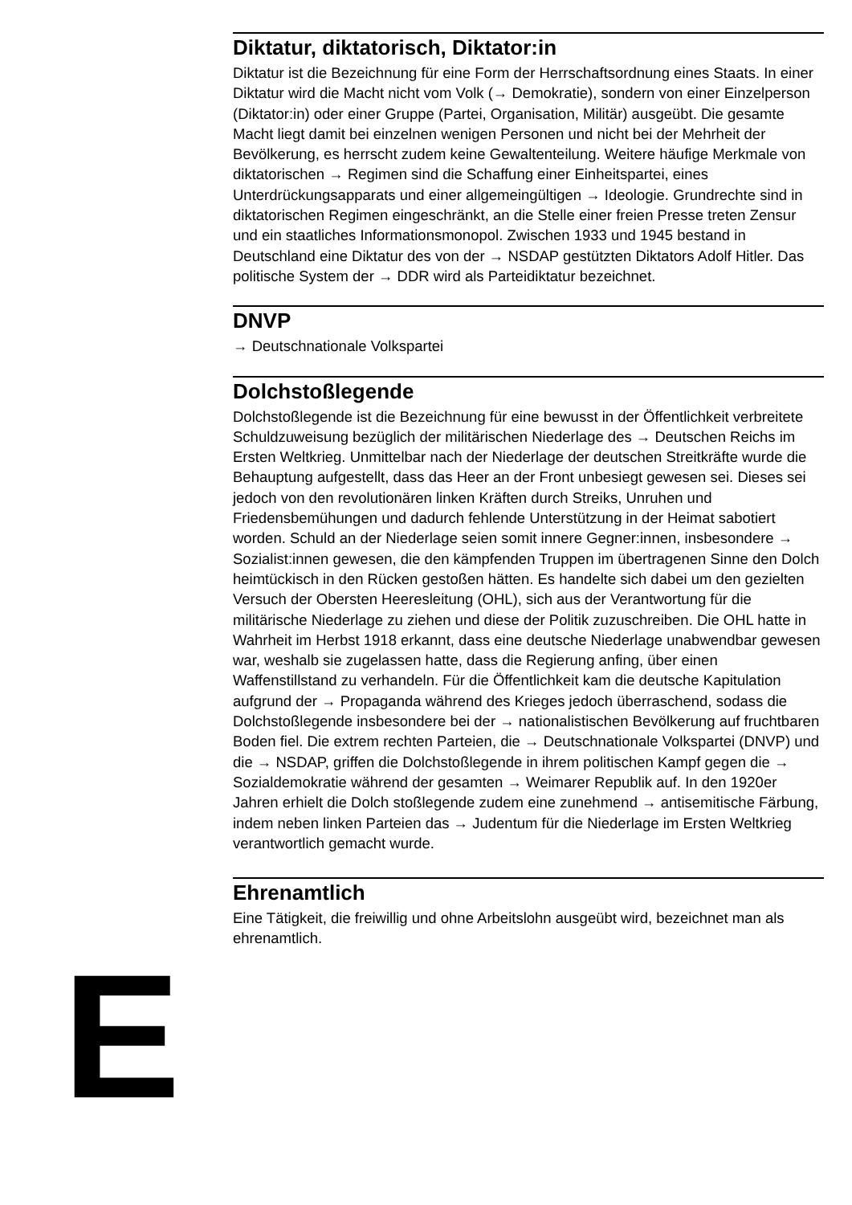E
Diktatur, diktatorisch, Diktator:in
Diktatur ist die Bezeichnung für eine Form der Herrschaftsordnung eines Staats. In einer Diktatur wird die Macht nicht vom Volk (→ Demokratie), sondern von einer Einzelperson (Diktator:in) oder einer Gruppe (Partei, Organisation, Militär) ausgeübt. Die gesamte Macht liegt damit bei einzelnen wenigen Personen und nicht bei der Mehrheit der Bevölkerung, es herrscht zudem keine Gewaltenteilung. Weitere häufige Merkmale von diktatorischen → Regimen sind die Schaffung einer Einheitspartei, eines Unterdrückungsapparats und einer allgemeingültigen → Ideologie. Grundrechte sind in diktatorischen Regimen eingeschränkt, an die Stelle einer freien Presse treten Zensur und ein staatliches Informationsmonopol. Zwischen 1933 und 1945 bestand in Deutschland eine Diktatur des von der → NSDAP gestützten Diktators Adolf Hitler. Das politische System der → DDR wird als Parteidiktatur bezeichnet.
DNVP
→ Deutschnationale Volkspartei
Dolchstoßlegende
Dolchstoßlegende ist die Bezeichnung für eine bewusst in der Öffentlichkeit verbreitete Schuldzuweisung bezüglich der militärischen Niederlage des → Deutschen Reichs im Ersten Weltkrieg. Unmittelbar nach der Niederlage der deutschen Streitkräfte wurde die Behauptung aufgestellt, dass das Heer an der Front unbesiegt gewesen sei. Dieses sei jedoch von den revolutionären linken Kräften durch Streiks, Unruhen und Friedensbemühungen und dadurch fehlende Unterstützung in der Heimat sabotiert worden. Schuld an der Niederlage seien somit innere Gegner:innen, insbesondere → Sozialist:innen gewesen, die den kämpfenden Truppen im übertragenen Sinne den Dolch heimtückisch in den Rücken gestoßen hätten. Es handelte sich dabei um den gezielten Versuch der Obersten Heeresleitung (OHL), sich aus der Verantwortung für die militärische Niederlage zu ziehen und diese der Politik zuzuschreiben. Die OHL hatte in Wahrheit im Herbst 1918 erkannt, dass eine deutsche Niederlage unabwendbar gewesen war, weshalb sie zugelassen hatte, dass die Regierung anfing, über einen Waffenstillstand zu verhandeln. Für die Öffentlichkeit kam die deutsche Kapitulation aufgrund der → Propaganda während des Krieges jedoch überraschend, sodass die Dolchstoßlegende insbesondere bei der → nationalistischen Bevölkerung auf fruchtbaren Boden fiel. Die extrem rechten Parteien, die → Deutschnationale Volkspartei (DNVP) und die → NSDAP, griffen die Dolchstoßlegende in ihrem politischen Kampf gegen die → Sozialdemokratie während der gesamten → Weimarer Republik auf. In den 1920er Jahren erhielt die Dolch stoßlegende zudem eine zunehmend → antisemitische Färbung, indem neben linken Parteien das → Judentum für die Niederlage im Ersten Weltkrieg verantwortlich gemacht wurde.
Ehrenamtlich
Eine Tätigkeit, die freiwillig und ohne Arbeitslohn ausgeübt wird, bezeichnet man als ehrenamtlich.